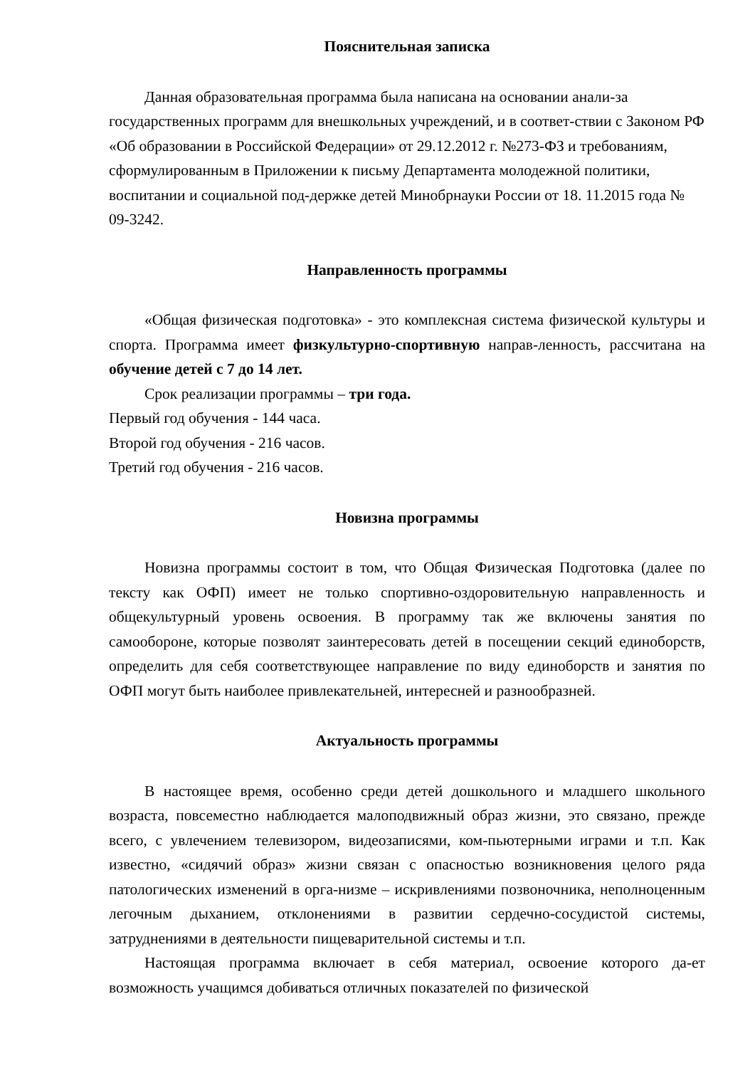Пояснительная записка
Данная образовательная программа была написана на основании анали-за государственных программ для внешкольных учреждений, и в соответ-ствии с Законом РФ «Об образовании в Российской Федерации» от 29.12.2012 г. №273-ФЗ и требованиям, сформулированным в Приложении к письму Департамента молодежной политики, воспитании и социальной под-держке детей Минобрнауки России от 18. 11.2015 года № 09-3242.
Направленность программы
«Общая физическая подготовка» - это комплексная система физической культуры и спорта. Программа имеет физкультурно-спортивную направ-ленность, рассчитана на обучение детей с 7 до 14 лет.
Срок реализации программы – три года.
Первый год обучения - 144 часа.
Второй год обучения - 216 часов.
Третий год обучения - 216 часов.
Новизна программы
Новизна программы состоит в том, что Общая Физическая Подготовка (далее по тексту как ОФП) имеет не только спортивно-оздоровительную направленность и общекультурный уровень освоения. В программу так же включены занятия по самообороне, которые позволят заинтересовать детей в посещении секций единоборств, определить для себя соответствующее направление по виду единоборств и занятия по ОФП могут быть наиболее привлекательней, интересней и разнообразней.
Актуальность программы
В настоящее время, особенно среди детей дошкольного и младшего школьного возраста, повсеместно наблюдается малоподвижный образ жизни, это связано, прежде всего, с увлечением телевизором, видеозаписями, ком-пьютерными играми и т.п. Как известно, «сидячий образ» жизни связан с опасностью возникновения целого ряда патологических изменений в орга-низме – искривлениями позвоночника, неполноценным легочным дыханием, отклонениями в развитии сердечно-сосудистой системы, затруднениями в деятельности пищеварительной системы и т.п.
Настоящая программа включает в себя материал, освоение которого да-ет возможность учащимся добиваться отличных показателей по физической